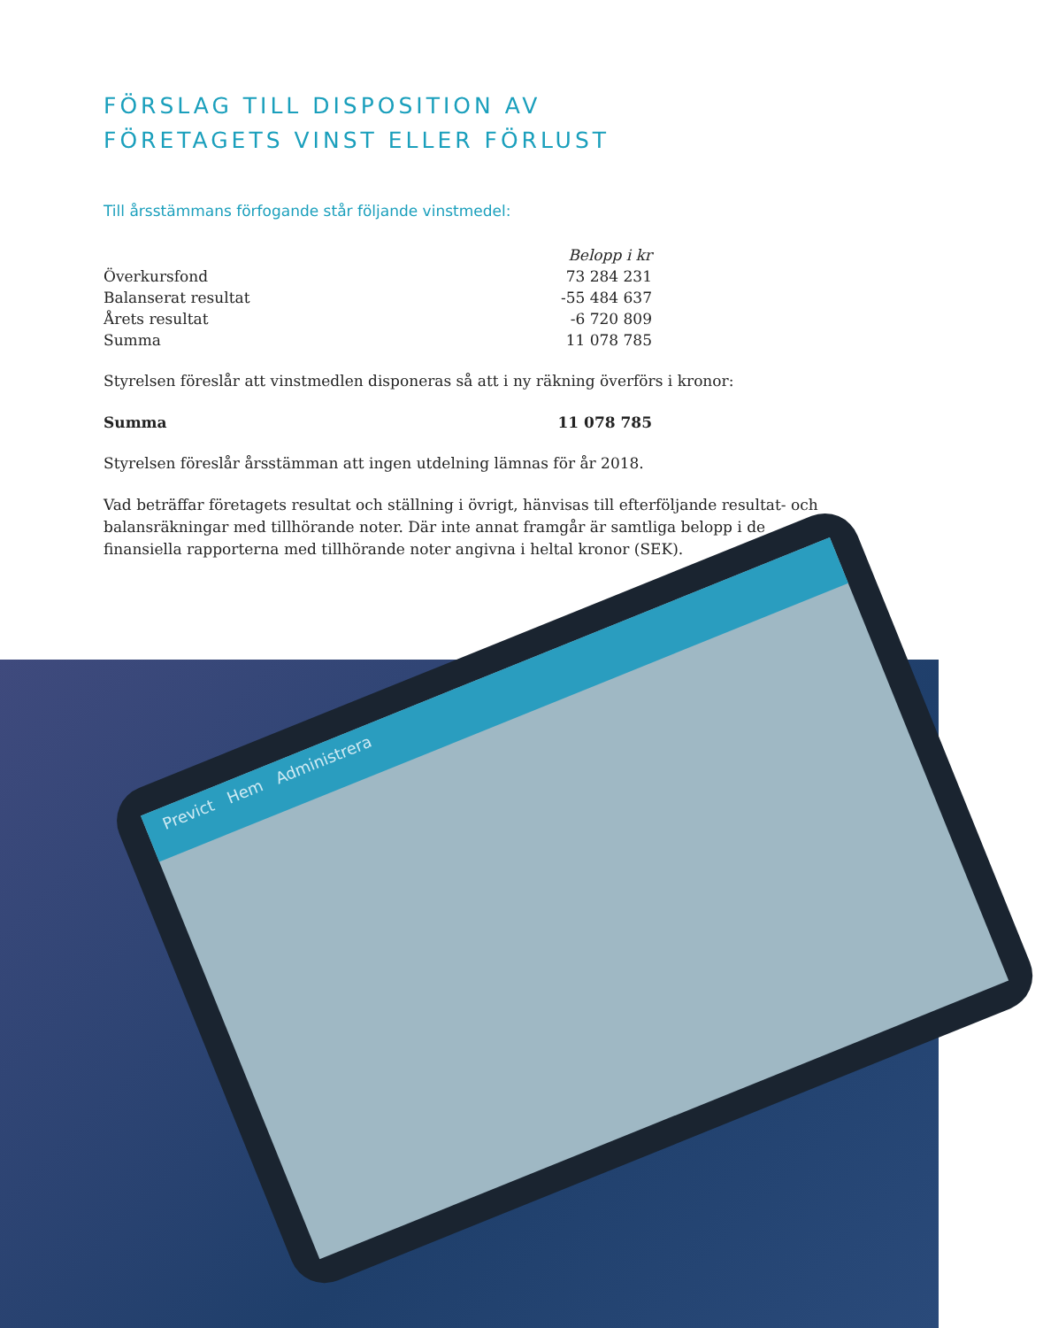FÖRSLAG TILL DISPOSITION AV
FÖRETAGETS VINST ELLER FÖRLUST
Till årsstämmans förfogande står följande vinstmedel:
| | Belopp i kr |
| --- | --- |
| Överkursfond | 73 284 231 |
| Balanserat resultat | -55 484 637 |
| Årets resultat | -6 720 809 |
| Summa | 11 078 785 |
Styrelsen föreslår att vinstmedlen disponeras så att i ny räkning överförs i kronor:
| Summa | 11 078 785 |
Styrelsen föreslår årsstämman att ingen utdelning lämnas för år 2018.
Vad beträffar företagets resultat och ställning i övrigt, hänvisas till efterföljande resultat- och balansräkningar med tillhörande noter. Där inte annat framgår är samtliga belopp i de finansiella rapporterna med tillhörande noter angivna i heltal kronor (SEK).
Previct Hem Administrera